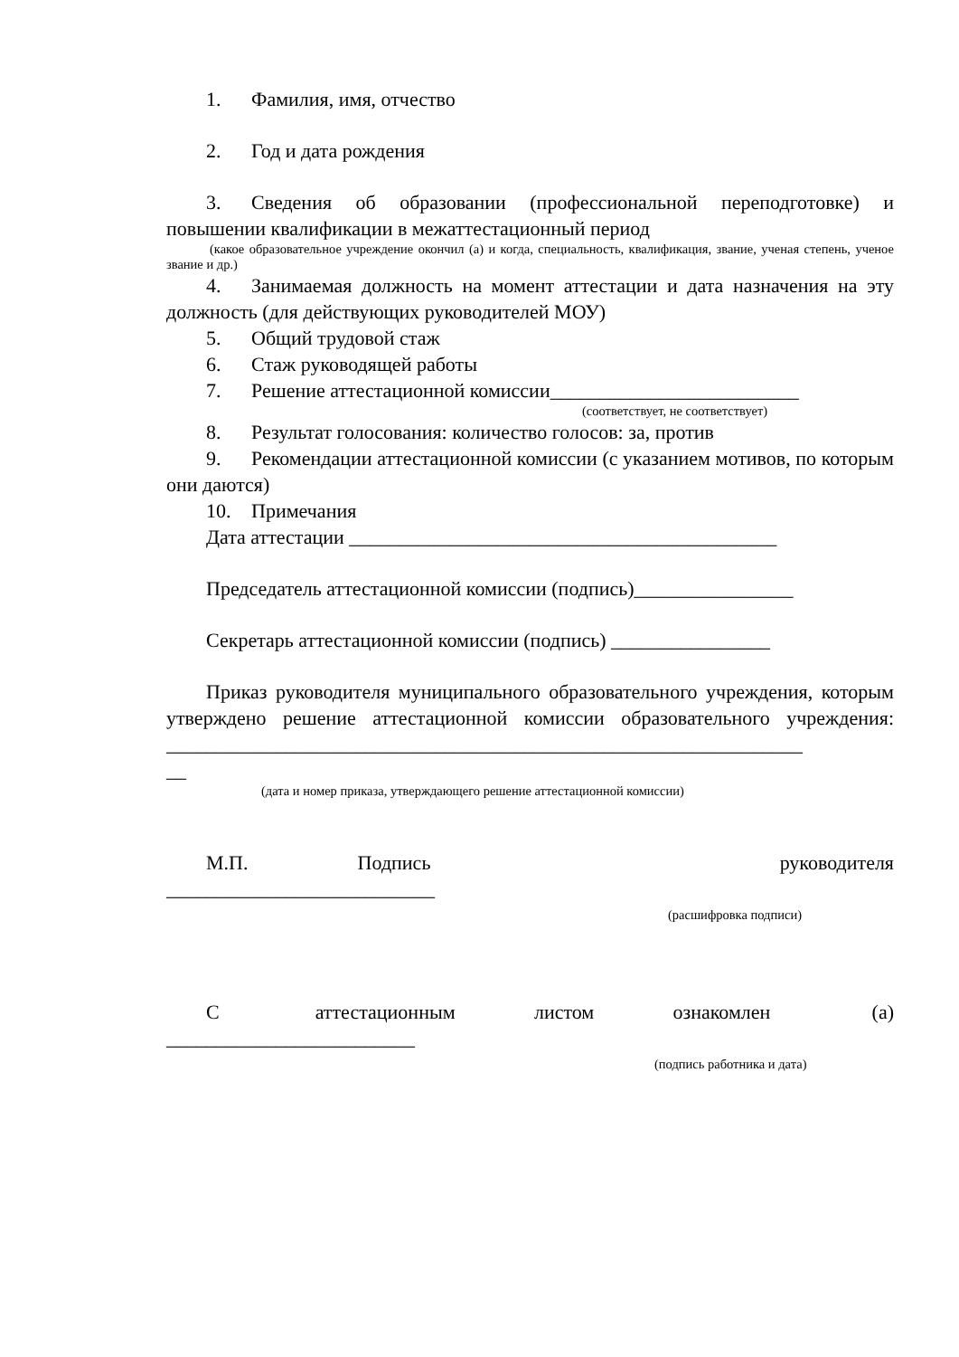1. Фамилия, имя, отчество
2. Год и дата рождения
3. Сведения об образовании (профессиональной переподготовке) и повышении квалификации в межаттестационный период
(какое образовательное учреждение окончил (а) и когда, специальность, квалификация, звание, ученая степень, ученое звание и др.)
4. Занимаемая должность на момент аттестации и дата назначения на эту должность (для действующих руководителей МОУ)
5. Общий трудовой стаж
6. Стаж руководящей работы
7. Решение аттестационной комиссии_________________________
(соответствует, не соответствует)
8. Результат голосования: количество голосов: за, против
9. Рекомендации аттестационной комиссии (с указанием мотивов, по которым они даются)
10. Примечания
Дата аттестации ___________________________________________
Председатель аттестационной комиссии (подпись)________________
Секретарь аттестационной комиссии (подпись) ________________
Приказ руководителя муниципального образовательного учреждения, которым утверждено решение аттестационной комиссии образовательного учреждения: ________________________________________________________________
__
(дата и номер приказа, утверждающего решение аттестационной комиссии)
М.П. Подпись руководителя ___________________________
(расшифровка подписи)
С аттестационным листом ознакомлен (а) _________________________
(подпись работника и дата)